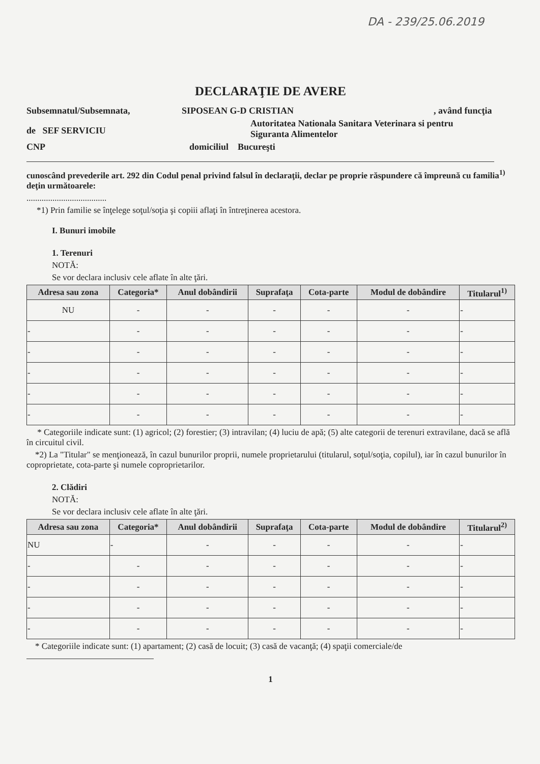DA - 239/25.06.2019
DECLARAŢIE DE AVERE
Subsemnatul/Subsemnata, SIPOSEAN G-D CRISTIAN, având funcţia
de SEF SERVICIU Autoritatea Nationala Sanitara Veterinara si pentru
Siguranta Alimentelor
CNP domiciliul Bucureşti
cunoscând prevederile art. 292 din Codul penal privind falsul în declaraţii, declar pe proprie răspundere că împreună cu familia<sup>1)</sup> deţin următoarele:
.....................................
*1) Prin familie se înţelege soţul/soţia şi copiii aflaţi în întreţinerea acestora.
I. Bunuri imobile
1. Terenuri
NOTĂ:
Se vor declara inclusiv cele aflate în alte ţări.
| Adresa sau zona | Categoria* | Anul dobândirii | Suprafaţa | Cota-parte | Modul de dobândire | Titularul<sup>1)</sup> |
| --- | --- | --- | --- | --- | --- | --- |
| NU | - | - | - | - | - | - |
| - | - | - | - | - | - | - |
| - | - | - | - | - | - | - |
| - | - | - | - | - | - | - |
| - | - | - | - | - | - | - |
| - | - | - | - | - | - | - |
* Categoriile indicate sunt: (1) agricol; (2) forestier; (3) intravilan; (4) luciu de apă; (5) alte categorii de terenuri extravilane, dacă se află în circuitul civil.
*2) La "Titular" se menţionează, în cazul bunurilor proprii, numele proprietarului (titularul, soţul/soţia, copilul), iar în cazul bunurilor în coproprietate, cota-parte şi numele coproprietarilor.
2. Clădiri
NOTĂ:
Se vor declara inclusiv cele aflate în alte ţări.
| Adresa sau zona | Categoria* | Anul dobândirii | Suprafaţa | Cota-parte | Modul de dobândire | Titularul<sup>2)</sup> |
| --- | --- | --- | --- | --- | --- | --- |
| NU | - | - | - | - | - | - |
| - | - | - | - | - | - | - |
| - | - | - | - | - | - | - |
| - | - | - | - | - | - | - |
| - | - | - | - | - | - | - |
* Categoriile indicate sunt: (1) apartament; (2) casă de locuit; (3) casă de vacanţă; (4) spaţii comerciale/de
1